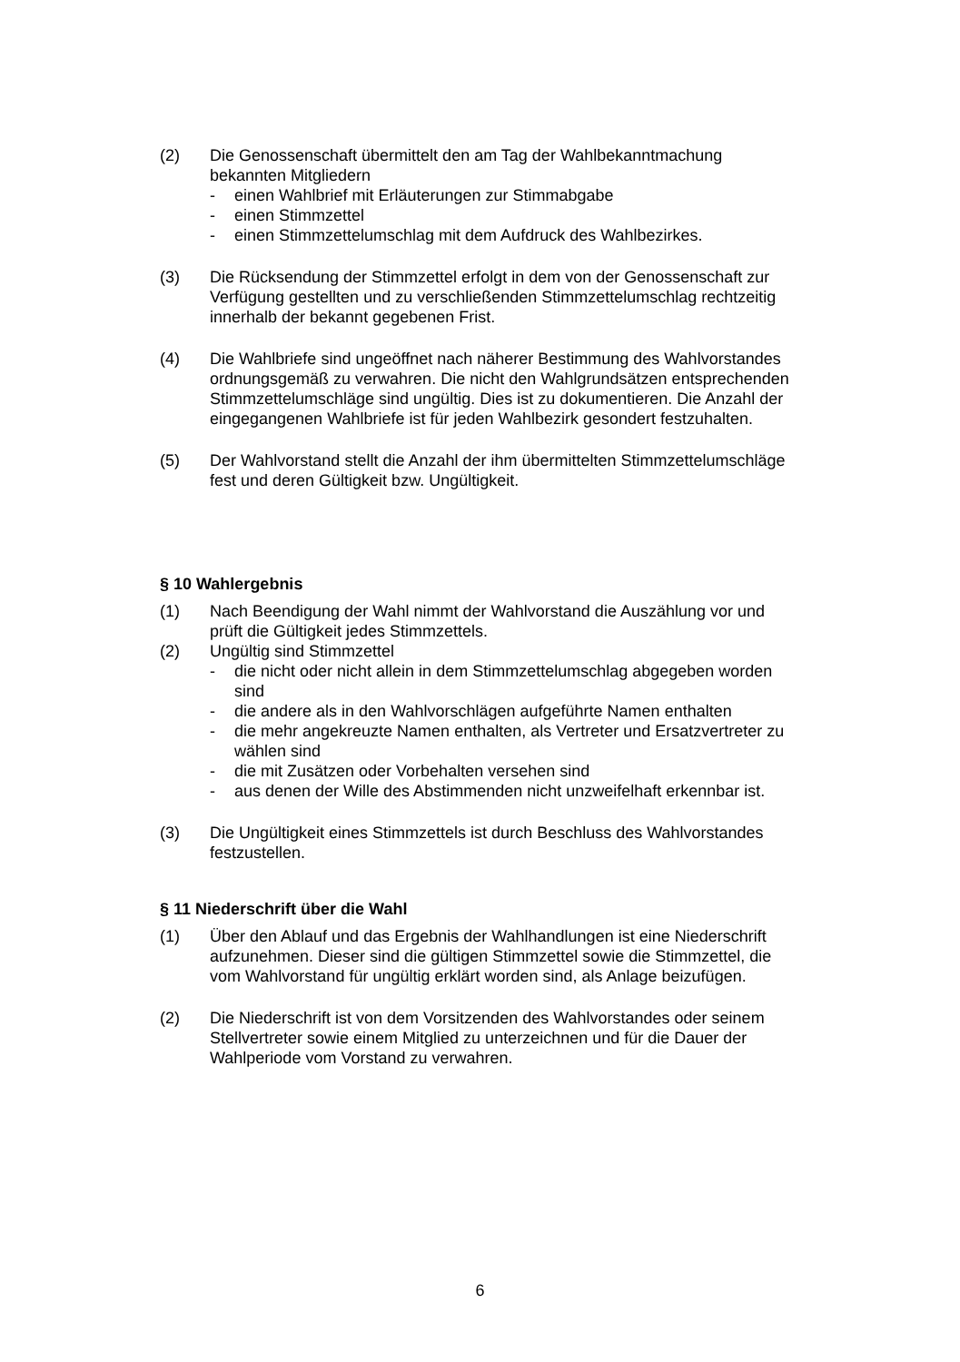(2) Die Genossenschaft übermittelt den am Tag der Wahlbekanntmachung bekannten Mitgliedern
- einen Wahlbrief mit Erläuterungen zur Stimmabgabe
- einen Stimmzettel
- einen Stimmzettelumschlag mit dem Aufdruck des Wahlbezirkes.
(3) Die Rücksendung der Stimmzettel erfolgt in dem von der Genossenschaft zur Verfügung gestellten und zu verschließenden Stimmzettelumschlag rechtzeitig innerhalb der bekannt gegebenen Frist.
(4) Die Wahlbriefe sind ungeöffnet nach näherer Bestimmung des Wahlvor­standes ordnungsgemäß zu verwahren. Die nicht den Wahlgrundsätzen entsprechenden Stimmzettelumschläge sind ungültig. Dies ist zu dokumen­tieren. Die Anzahl der eingegangenen Wahlbriefe ist für jeden Wahlbezirk gesondert festzuhalten.
(5) Der Wahlvorstand stellt die Anzahl der ihm übermittelten Stimmzettelum­schläge fest und deren Gültigkeit bzw. Ungültigkeit.
§ 10 Wahlergebnis
(1) Nach Beendigung der Wahl nimmt der Wahlvorstand die Auszählung vor und prüft die Gültigkeit jedes Stimmzettels.
(2) Ungültig sind Stimmzettel
- die nicht oder nicht allein in dem Stimmzettelumschlag abgegeben wor­den sind
- die andere als in den Wahlvorschlägen aufgeführte Namen enthalten
- die mehr angekreuzte Namen enthalten, als Vertreter und Ersatzvertre­ter zu wählen sind
- die mit Zusätzen oder Vorbehalten versehen sind
- aus denen der Wille des Abstimmenden nicht unzweifelhaft erkennbar ist.
(3) Die Ungültigkeit eines Stimmzettels ist durch Beschluss des Wahlvorstan­des festzustellen.
§ 11 Niederschrift über die Wahl
(1) Über den Ablauf und das Ergebnis der Wahlhandlungen ist eine Nieder­schrift aufzunehmen. Dieser sind die gültigen Stimmzettel sowie die Stimmzettel, die vom Wahlvorstand für ungültig erklärt worden sind, als An­lage beizufügen.
(2) Die Niederschrift ist von dem Vorsitzenden des Wahlvorstandes oder sei­nem Stellvertreter sowie einem Mitglied zu unterzeichnen und für die Dauer der Wahlperiode vom Vorstand zu verwahren.
6